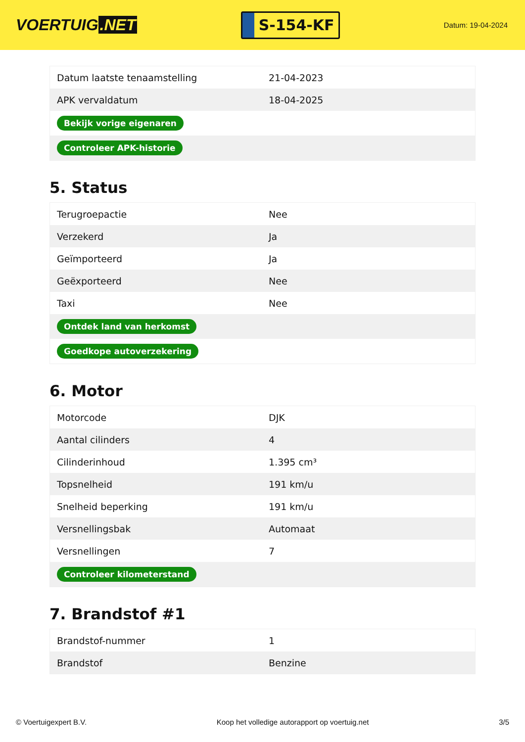VOERTUIG.NET
S-154-KF
Datum: 19-04-2024
| Datum laatste tenaamstelling | 21-04-2023 |
| APK vervaldatum | 18-04-2025 |
| Bekijk vorige eigenaren | |
| Controleer APK-historie | |
5. Status
| Terugroepactie | Nee |
| Verzekerd | Ja |
| Geïmporteerd | Ja |
| Geëxporteerd | Nee |
| Taxi | Nee |
| Ontdek land van herkomst | |
| Goedkope autoverzekering | |
6. Motor
| Motorcode | DJK |
| Aantal cilinders | 4 |
| Cilinderinhoud | 1.395 cm³ |
| Topsnelheid | 191 km/u |
| Snelheid beperking | 191 km/u |
| Versnellingsbak | Automaat |
| Versnellingen | 7 |
| Controleer kilometerstand | |
7. Brandstof #1
| Brandstof-nummer | 1 |
| Brandstof | Benzine |
© Voertuigexpert B.V. Koop het volledige autorapport op voertuig.net 3/5